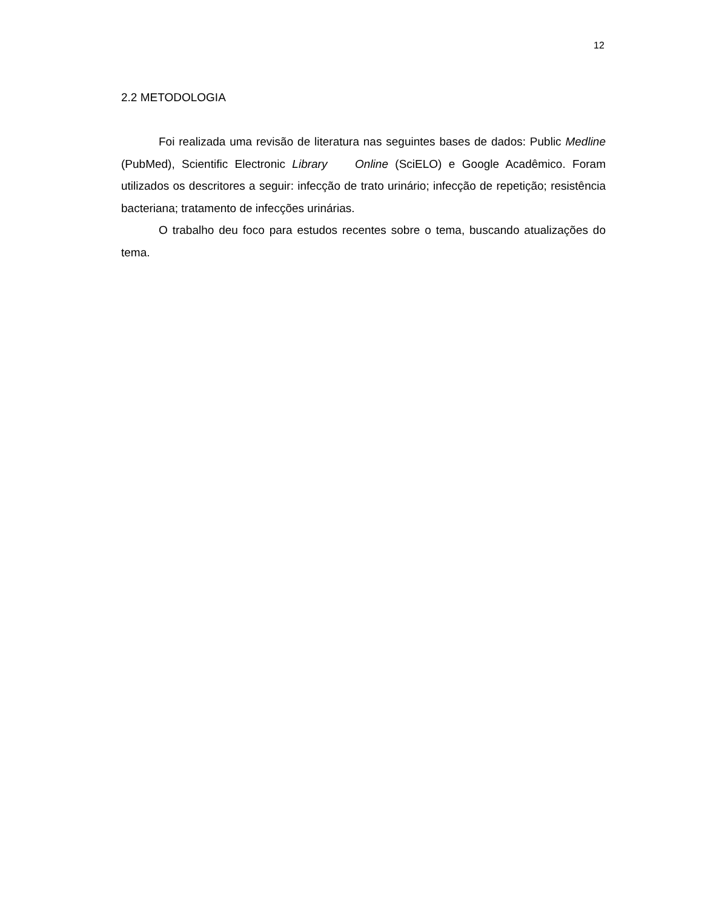12
2.2 METODOLOGIA
Foi realizada uma revisão de literatura nas seguintes bases de dados: Public Medline (PubMed), Scientific Electronic Library Online (SciELO) e Google Acadêmico. Foram utilizados os descritores a seguir: infecção de trato urinário; infecção de repetição; resistência bacteriana; tratamento de infecções urinárias.
O trabalho deu foco para estudos recentes sobre o tema, buscando atualizações do tema.